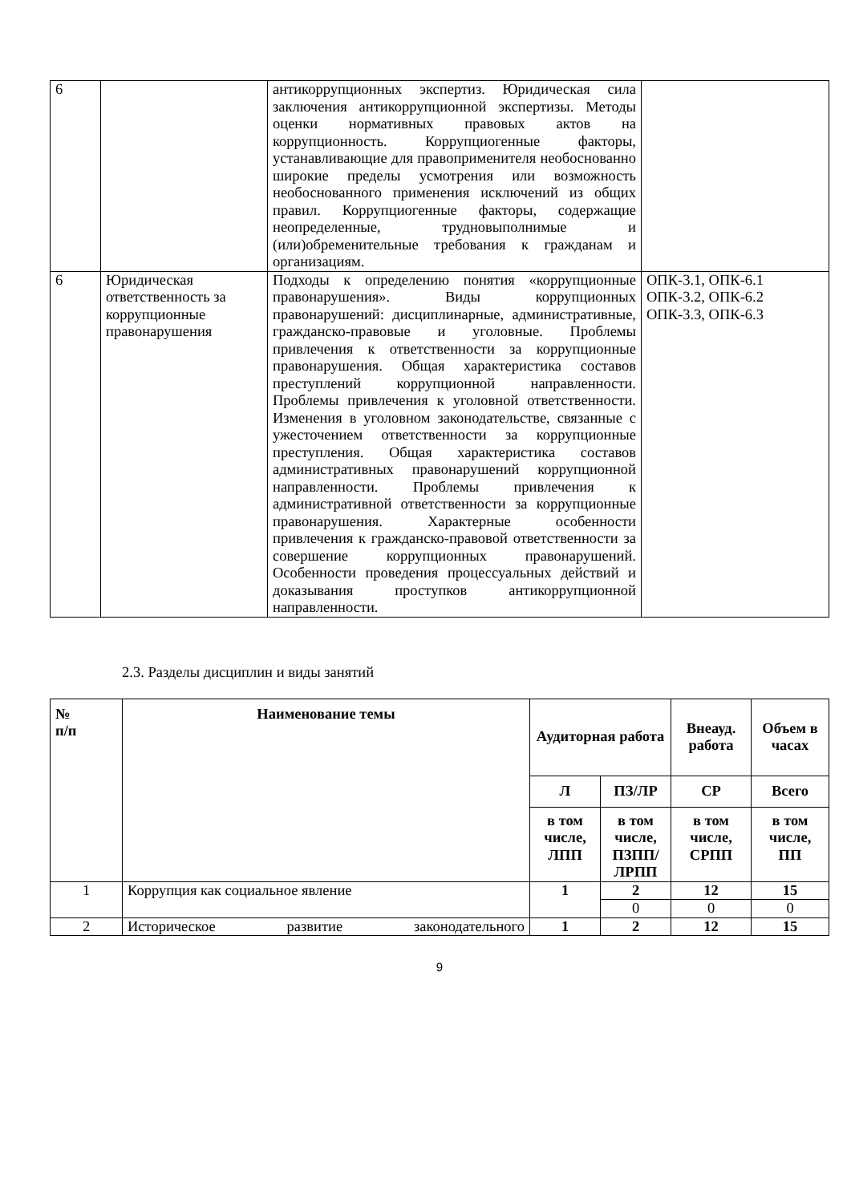| 6 | | антикоррупционных экспертиз. Юридическая сила заключения антикоррупционной экспертизы. Методы оценки нормативных правовых актов на коррупционность. Коррупциогенные факторы, устанавливающие для правоприменителя необоснованно широкие пределы усмотрения или возможность необоснованного применения исключений из общих правил. Коррупциогенные факторы, содержащие неопределенные, трудновыполнимые и (или)обременительные требования к гражданам и организациям. | |
| 6 | Юридическая ответственность за коррупционные правонарушения | Подходы к определению понятия «коррупционные правонарушения». Виды коррупционных правонарушений: дисциплинарные, административные, гражданско-правовые и уголовные. Проблемы привлечения к ответственности за коррупционные правонарушения. Общая характеристика составов преступлений коррупционной направленности. Проблемы привлечения к уголовной ответственности. Изменения в уголовном законодательстве, связанные с ужесточением ответственности за коррупционные преступления. Общая характеристика составов административных правонарушений коррупционной направленности. Проблемы привлечения к административной ответственности за коррупционные правонарушения. Характерные особенности привлечения к гражданско-правовой ответственности за совершение коррупционных правонарушений. Особенности проведения процессуальных действий и доказывания проступков антикоррупционной направленности. | ОПК-3.1, ОПК-6.1 ОПК-3.2, ОПК-6.2 ОПК-3.3, ОПК-6.3 |
2.3. Разделы дисциплин и виды занятий
| № п/п | Наименование темы | Аудиторная работа | | Внеауд. работа | Объем в часах |
| --- | --- | --- | --- | --- | --- |
| | | Л | ПЗ/ЛР | СР | Всего |
| | | в том числе, ЛПП | в том числе, ПЗПП/ ЛРПП | в том числе, СРПП | в том числе, ПП |
| 1 | Коррупция как социальное явление | 1 | 2 | 12 | 15 |
| | | | 0 | 0 | 0 |
| 2 | Историческое развитие законодательного | 1 | 2 | 12 | 15 |
9